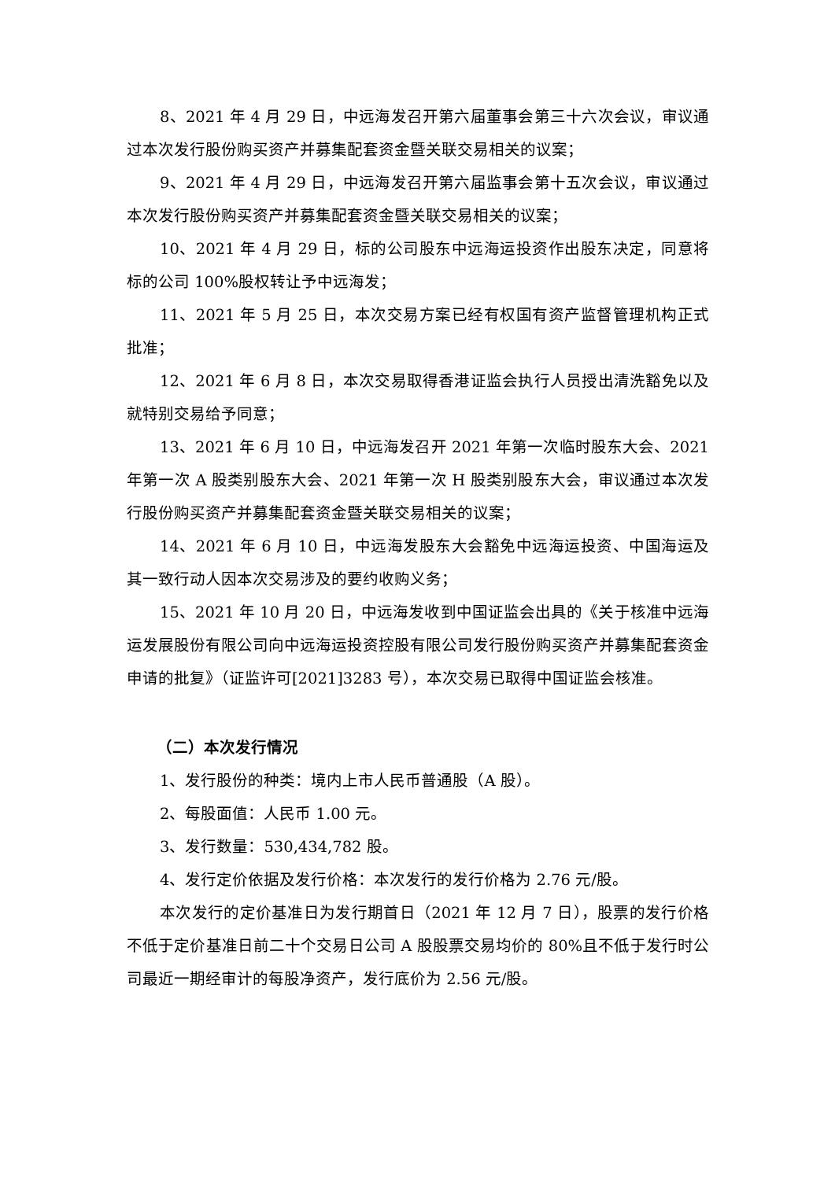8、2021 年 4 月 29 日，中远海发召开第六届董事会第三十六次会议，审议通过本次发行股份购买资产并募集配套资金暨关联交易相关的议案；
9、2021 年 4 月 29 日，中远海发召开第六届监事会第十五次会议，审议通过本次发行股份购买资产并募集配套资金暨关联交易相关的议案；
10、2021 年 4 月 29 日，标的公司股东中远海运投资作出股东决定，同意将标的公司 100%股权转让予中远海发；
11、2021 年 5 月 25 日，本次交易方案已经有权国有资产监督管理机构正式批准；
12、2021 年 6 月 8 日，本次交易取得香港证监会执行人员授出清洗豁免以及就特别交易给予同意；
13、2021 年 6 月 10 日，中远海发召开 2021 年第一次临时股东大会、2021 年第一次 A 股类别股东大会、2021 年第一次 H 股类别股东大会，审议通过本次发行股份购买资产并募集配套资金暨关联交易相关的议案；
14、2021 年 6 月 10 日，中远海发股东大会豁免中远海运投资、中国海运及其一致行动人因本次交易涉及的要约收购义务；
15、2021 年 10 月 20 日，中远海发收到中国证监会出具的《关于核准中远海运发展股份有限公司向中远海运投资控股有限公司发行股份购买资产并募集配套资金申请的批复》（证监许可[2021]3283 号），本次交易已取得中国证监会核准。
（二）本次发行情况
1、发行股份的种类：境内上市人民币普通股（A 股）。
2、每股面值：人民币 1.00 元。
3、发行数量：530,434,782 股。
4、发行定价依据及发行价格：本次发行的发行价格为 2.76 元/股。
本次发行的定价基准日为发行期首日（2021 年 12 月 7 日），股票的发行价格不低于定价基准日前二十个交易日公司 A 股股票交易均价的 80%且不低于发行时公司最近一期经审计的每股净资产，发行底价为 2.56 元/股。